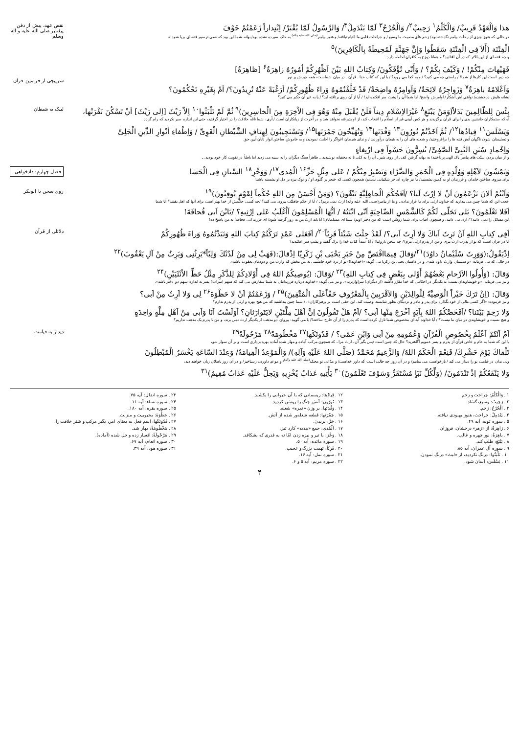هذا وَالْعَهْدُ قَرِيبٌ/ وَالْكَلْمُ<sup>۱</sup> رَحِيبٌ<sup>۲</sup>/ وَالْجُرْحُ<sup>۳</sup> لَمّا يَنْدَمِلْ<sup>۴</sup>/ وَالرَّسُولُ لَمّا يُقْبَرْ/ اِبْتِداراً زَعَمْتُمْ خَوْفَ
در حالی که هنوز چیزی از رحلت پیامبر نگذشته بود/ زخم های مصیبت ما وسیع / و جراحات قلبی ما التیام نیافته/ و هنوز پیامبر<sup>(صلی الله علیه وآله)</sup> به خاک سپرده نشده بود/ بهانه شما این بود که «می ترسیم فتنه ای برپا شود!»
الْفِتْنَة (أَلاَ فِی الْفِتْنَةِ سَقَطُوا وَإِنَّ جَهَنَّمَ لَمُحِيطَةٌ بِالْكَافِرِينَ)<sup>۵</sup>
و چه فتنه ای از این بالاتر که در آن افتادید؟ و همانا دوزخ به کافران احاطه دارد.
فَهَيْهاتَ مِنْكُمْ! / وَكَيْفَ بِكُمْ؟ / وَأَنّى تُؤْفَكُونَ/ وَكِتابُ اللهِ بَيْنَ اَظْهُرِكُمْ اُمُورُهُ زاهِرَةٌ<sup>۶</sup> [ظاهِرَةٌ]
نقض عهد، پیش از دفن پیغمبر صلی الله علیه و اله وسلم
چه دور است این کارها از شما! / راستی چه می کنید؟ / و به کجا می روید؟ / با این که کتاب خدا ـ قرآن ـ در میان شماست، همه چیزش پر نور
وَاَعْلامُهُ باهِرَةٌ<sup>۷</sup> وَزَواجِرُهُ لائِحَةٌ/ وَاَوامِرُهُ واضِحَةٌ/ قَدْ خَلَّفْتُمُوهُ وَراءَ ظُهُورِكُمْ/ اَرَغْبَةً عَنْهُ تُرِيدُونَ؟/ اَمْ بِغَيْرِهِ تَحْكُمُونَ؟
نشانه هایش درخشنده/ نواهی اش آشکار/ اوامرش واضح/ اما شما آن را پشت سر افکنده اید! / آیا از آن روی برتافته اید؟ / یا به غیر آن حکم می کنید؟
سرپیچی از فرامین قرآن
بِئْسَ لِلظّالِمِينَ بَدَلاً(وَمَنْ يَبْتَغِ<sup>۸</sup> غَيْرَالاِسْلامِ دِيناً فَلَنْ يُقْبَلَ مِنْهُ وَهُوَ فِی الاْخِرَةِ مِنَ الْخاسِرِينَ)<sup>۹</sup> ثُمَّ لَمْ تَلْبَثُوا<sup>۱۰</sup> اِلاّ رَيْثَ [اِلی رَيْثَ] اَنْ تَسْكُنَ نَفْرَتُها،
آه که ستمکاران جانشین بدی را برای قرآن برگزیدند و هر کس آیینی غیر از اسلام را انتخاب کند، از او پذیرفته نخواهد شد و در آخرت از زیانکاران است./ آری، شما ناقه خلافت را در اختیار گرفتید، حتی این اندازه صبر نکردید که رام گردد
وَيَسْلَسَ<sup>۱۱</sup> قِيادُها<sup>۱۲</sup>/ ثُمَّ اَخَذْتُمْ تُورُونَ<sup>۱۳</sup> وَقْدَتَها<sup>۱۴</sup> وَتُهَيِّجُونَ جَمْرَتَها<sup>۱۵</sup>/ وَتَسْتَجِيبُونَ لِهِتافِ الشَّيْطانِ الْغَوِیِّ / وَاِطْفاءِ اَنْوارِ الدِّينِ الْجَلِیِّ
و تسلیمتان شود/ ناگهان آتش فتنه ها را برافروختید/ و شعله های آن را به هیجان درآوردید / و ندای شیطان اغواگر را اجابت نمودید/ و به خاموش ساختن انوار تابان آیین حق
وَاِخْمادِ سُنَنِ النَّبِیِّ الصَّفِیِّ/ تُسِرُّونَ حَسْواً فِی ارْتِغاءٍ
و از میان بردن سنّت های پیامبر پاک الهی پرداختید/ به بهانه گرفتن کف ـ از روی شیر ـ آن را به کلی تا ته مخفیانه نوشیدید. ـ ظاهراً سنگ دیگران را به سینه می زدید اما باطناً در تقویت کار خود بودید. ـ
لبیک به شیطان
وَتَمْشُونَ لاَهْلِهِ وَوُلْدِهِ فِی الْخَمَرِ وَالضَّرّاءِ وَنَصْبِرُ مِنْكُمْ / عَلی مِثْلِ حَزِّ<sup>۱۶</sup> الْمُدی<sup>۱۷</sup>/ وَوَخْزِ<sup>۱۸</sup> السِّنانِ فِی الْحَشا
برای منزوی ساختن خاندان و فرزندان او به کمین نشستید/ ما نیز چاره ای جز شکیبایی ندیدیم/ همچون کسی که خنجر بر گلوی او / و نوک نیزه بر دل او نشسته باشد!
فصل چهارم: دادخواهی
وَاَنْتُمْ اَلانَ تَزْعَمُونَ اَنْ لا اِرْثَ لَنا؟ /اَفَحُكْمَ الْجاهِلِيَّةِ تَبْغُونَ؟ (وَمَنْ أَحْسَنُ مِنَ اللهِ حُكْماً لِقَوْمٍ يُوقِنُونَ)<sup>۱۹</sup>
عجب این که شما چنین می پندارید که خداوند ارثی برای ما قرار نداده ـ و ما از پیامبر(صلی الله علیه وآله) ارث نمی بریم! ـ / آیا از حکم جاهلیّت پیروی می کنید؟ /چه کسی حکمش از خدا بهتر است برای آنها که اهل یقینند؟ آیا شما
اَفَلا تَعْلَمُونَ؟ بَلی تَجَلّی لَكُمْ كَالشَّمْسِ الضّاحِيَةِ اَنّی ابْنَتُهُ / اَيُّهَا الْمُسْلِمُونَ اَاُغْلَبُ عَلی اِرْثِيهِ؟ /يَابْنَ اَبی قُحافَةَ!
این مسائل را نمی دانید؟ / آری می دانید، و همچون آفتاب برای شما روشن است که من دختر اویم/ شما ای مسلمانان! آیا باید ارث من به زور گرفته شود/ ای فرزند ابی قحافه! به من پاسخ ده!
روی سخن با ابوبکر
اَفِی كِتابِ اللهِ اَنْ تَرِثَ اَباكَ وَلا اَرِثَ اَبی؟/ لَقَدْ جِئْتَ شَيْئاً فَرِيّاً<sup>۲۰</sup>/ اَفَعَلی عَمْدٍ تَرَكْتُمْ كِتابَ اللهِ وَنَبَذْتُمُوهُ وَراءَ ظُهُورِكُمْ
آیا در قرآن است که تو از پدرت ارث ببری و من از پدرم ارثی نبرم؟/ چه سخن نارواییا! / آیا عمداً کتاب خدا را ترک گفتید و پشتِ سر افکندید؟
اِذْيَقُولُ:(وَوَرِثَ سُلَيْمانُ داوُدَ)<sup>۲۱</sup>/وَقالَ فِيمَااقْتَصَّ مِنْ خَبَرِ يَحْيَی بْنِ زَكَرِيّا اِذْقالَ:(فَهَبْ لِی مِنْ لَدُنْكَ وَلِيّاً*يَرِثُنِی وَيَرِثُ مِنْ آلِ يَعْقُوبَ)<sup>۲۲</sup>
در حالی که می فرماید: «و سلیمان وارث داود شد». و در داستان یحیی بن زکریا می گوید: «(خداوندا!) تو از نزد خود جانشینی به من ببخش که وارث من و دودمان یعقوب باشد».
وَقالَ: (وَأُولُوا الاَرْحامِ بَعْضُهُمْ أَوْلی بِبَعْضٍ فِی كِتابِ اللهِ)<sup>۲۳</sup> /وَقالَ: (يُوصِيكُمُ اللهُ فِی أَوْلادِكُمْ لِلذَّكَرِ مِثْلُ حَظِّ الاُنْثَيَيْنِ)<sup>۲۴</sup>
و نیز می فرماید: «و خویشاوندان نسبت به یکدیگر در احکامی که خدا مقرّر داشته (از دیگران) سزاوارترند». و نیز می گوید: «خداوند درباره فرزندانتان به شما سفارش می کند که سهم (میراث) پسر به اندازه سهم دو دختر باشد».
وَقالَ: (اِنْ تَرَكَ خَيْراً الْوَصِيَّةُ لِلْوالِدَيْنِ وَالاَقْرَبِينَ بِالْمَعْرُوفِ حَقّاًعَلَی الْمُتَّقِينَ)<sup>۲۵</sup> / وَزَعَمْتُمْ اَنْ لا حَظْوَةَ<sup>۲۶</sup> لِی وَلا اَرِثُ مِنْ اَبی؟
و نیز فرموده: «اگر کسی مالی از خود بگذارد برای پدر و مادر و نزدیکان بطور شایسته وصیت کند، این حقی است بر پرهیزکاران». / شما چنین پنداشتید که من هیچ بهره و ارثی از پدرم ندارم؟
وَلا رَحِمَ بَيْنَنا؟ /اَفَخَصَّكُمُ اللهُ بِآيَةٍ اَخْرَجَ مِنْها اَبی؟ /اَمْ هَلْ تَقُولُونَ اِنَّ اَهْلَ مِلَّتَيْنِ لايَتَوارَثانِ؟ اَوَلَسْتُ اَنَا وَاَبی مِنْ اَهْلِ مِلَّةٍ واحِدَةٍ
و هیچ نسبت و خویشاوندی در میان ما نیست؟!/ آیا خداوند آیه ای مخصوص شما نازل کرده است که پدرم را از آن خارج ساخته؟/ یا می گویید: پیروان دو مذهب از یکدیگر ارث نمی برند، و من با پدرم یک مذهب نداریم؟
دلائلی از قرآن
اَمْ اَنْتُمْ اَعْلَمُ بِخُصُوصِ الْقُرْآنِ وَعُمُومِهِ مِنْ اَبی وَابْنِ عَمّی؟ / فَدُونَكَها<sup>۲۷</sup> مَخْطُومَةً<sup>۲۸</sup> مَرْحُولَةً<sup>۲۹</sup>
یا این که شما به عام و خاص قرآن از پدرم و پسر عمویم آگاهترید؟ حال که چنین است /پس بگیر آن ـ ارث مرا ـ که همچون مرکب آماده و مهار شده آماده بهره برداری است و بر آن سوار شو،
تَلْقاكَ يَوْمَ حَشْرِكَ/ فَنِعْمَ الْحَكَمُ اللهُ/ وَالزَّعِيمُ مُحَمَّدٌ (صَلَّی اللهُ عَلَيْهِ وَآلِهِ)/ وَالْمَوْعِدُ الْقِيامَةُ/ وَعِنْدَ السّاعَةِ يَخْسَرُ الْمُبْطِلُونَ
ولی بدان در قیامت تو را دیدار می کند / بازخواست می نماییم/ و در آن روز چه جالب است که داور خداست/ و مدّعی تو محمّد<sup>(صلی الله علیه وآله)</sup>/ و موعدِ داوری، رستاخیز/ و در آن روز باطلان زیان خواهند دید،
وَلا يَنْفَعُكُمْ اِذْ تَنْدَمُونَ/ (وَلِّكُلِّ نَبَاٍ مُسْتَقَرٌّ وَسَوْفَ تَعْلَمُونَ)<sup>۳۰</sup> يَأْتِيهِ عَذابٌ يُخْزِيهِ وَيَحِلُّ عَلَيْهِ عَذابٌ مُقِيمٌ)<sup>۳۱</sup>
دیدار به قیامت
۱ . وَالْكَلْمُ: جراحت و زخم.
۲ . رَحِيبٌ: وسیع، گشاد.
۳ . الْجُرْحُ: زخم.
۴ . يَنْدَمِلْ: جراحت، هنوز بهبودی نیافته.
۵ . سوره توبه: آیه ۴۹.
۶ . زاهِرَةٌ: از «زهر» درخشان، فروزان.
۷ . باهِرَةٌ: نور چهره و غالب.
۸ . يَبْتَغِ: طلب کند.
۹ . سوره آل عمران: آیه ۸۵.
۱۰ . تَلْبَثُوا: درنگ نکردید، از «لبث» درنگ نمودن.
۱۱ . يَسْلَسَ: آسان شود.
۱۲ . قِيادُها: ریسمانی که با آن حیوانی را بکشند.
۱۳ . تُورُونَ: آتش جنگ را روشن کردید.
۱۴ . وَقْدَتَها: بر وزن «تمره» شعله.
۱۵ . جَمْرَتَها: قطعه شعله‌ور شده از آتش.
۱۶ . حَزّ: بریدن.
۱۷ . الْمُدی: جمع «مدیه» کارد تیز.
۱۸ . وَخْز: با تیر و نیزه زدن امّا نه به قدری که بشکافد.
۱۹ . سوره مائده: آیه ۵۰.
۲۰ . فَرِيّاً: تهمت بزرگ و عجیب.
۲۱ . سوره نمل: آیه ۱۶.
۲۲ . سوره مریم: آیه ۵ و ۶.
۲۳ . سوره انفال: آیه ۷۵.
۲۴ . سوره نساء: آیه ۱۱.
۲۵ . سوره بقره: آیه ۱۸۰.
۲۶ . حَظْوَةَ: محبوبیت و منزلت.
۲۷ . فَدُونَكَها: اسم فعل به معنای امر، بگیر مرکب و شتر خلافت را.
۲۸ . مَخْطُومَةً: مهار شد.
۲۹ . مَرْحُولَةً: افسار زده و جل شده (آماده).
۳۰ . سوره انعام: آیه ۶۷.
۳۱ . سوره هود: آیه ۳۹.
۴